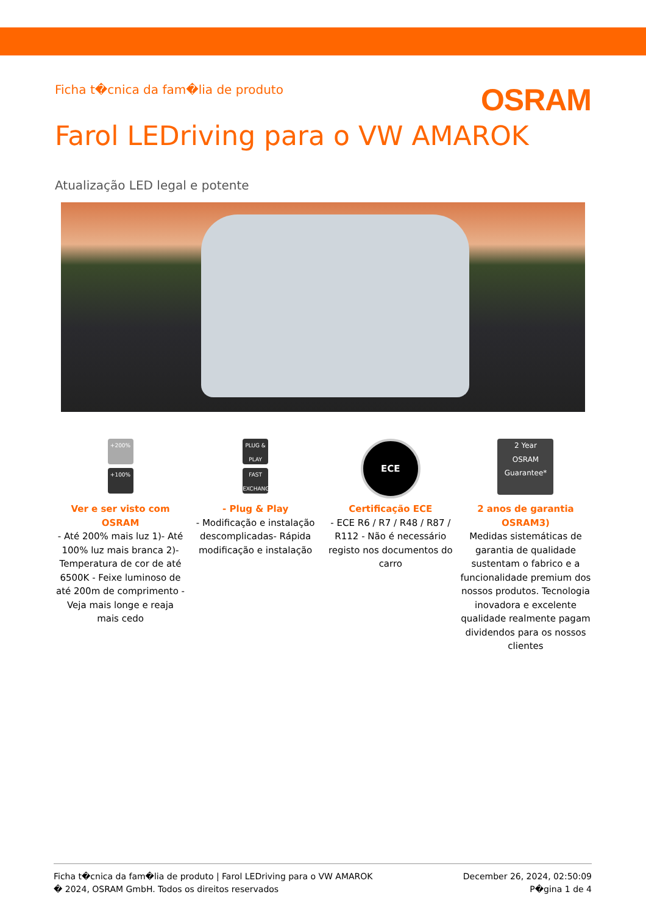Ficha t�cnica da fam�lia de produto
OSRAM
Farol LEDriving para o VW AMAROK
Atualização LED legal e potente
+200%
+100%
Ver e ser visto com OSRAM
- Até 200% mais luz 1)- Até 100% luz mais branca 2)- Temperatura de cor de até 6500K - Feixe luminoso de até 200m de comprimento - Veja mais longe e reaja mais cedo
PLUG & PLAY
FAST EXCHANGE
- Plug & Play
- Modificação e instalação descomplicadas- Rápida modificação e instalação
ECE
Certificação ECE
- ECE R6 / R7 / R48 / R87 / R112 - Não é necessário registo nos documentos do carro
2 Year
OSRAM Guarantee*
2 anos de garantia OSRAM3)
Medidas sistemáticas de garantia de qualidade sustentam o fabrico e a funcionalidade premium dos nossos produtos. Tecnologia inovadora e excelente qualidade realmente pagam dividendos para os nossos clientes
Ficha t�cnica da fam�lia de produto | Farol LEDriving para o VW AMAROK
� 2024, OSRAM GmbH. Todos os direitos reservados
December 26, 2024, 02:50:09
P�gina 1 de 4